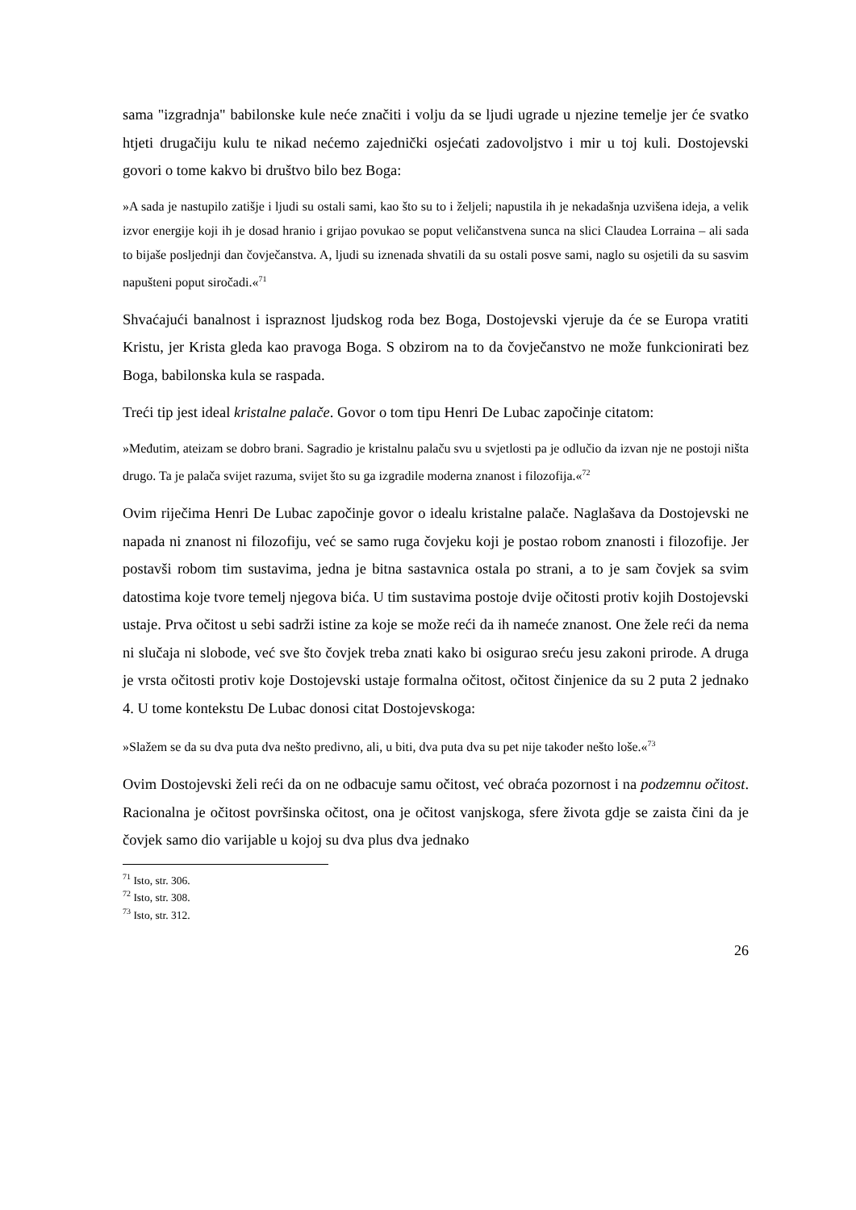sama "izgradnja" babilonske kule neće značiti i volju da se ljudi ugrade u njezine temelje jer će svatko htjeti drugačiju kulu te nikad nećemo zajednički osjećati zadovoljstvo i mir u toj kuli. Dostojevski govori o tome kakvo bi društvo bilo bez Boga:
»A sada je nastupilo zatišje i ljudi su ostali sami, kao što su to i željeli; napustila ih je nekadašnja uzvišena ideja, a velik izvor energije koji ih je dosad hranio i grijao povukao se poput veličanstvena sunca na slici Claudea Lorraina – ali sada to bijaše posljednji dan čovječanstva. A, ljudi su iznenada shvatili da su ostali posve sami, naglo su osjetili da su sasvim napušteni poput siročadi.«<sup>71</sup>
Shvaćajući banalnost i ispraznost ljudskog roda bez Boga, Dostojevski vjeruje da će se Europa vratiti Kristu, jer Krista gleda kao pravoga Boga. S obzirom na to da čovječanstvo ne može funkcionirati bez Boga, babilonska kula se raspada.
Treći tip jest ideal kristalne palače. Govor o tom tipu Henri De Lubac započinje citatom:
»Međutim, ateizam se dobro brani. Sagradio je kristalnu palaču svu u svjetlosti pa je odlučio da izvan nje ne postoji ništa drugo. Ta je palača svijet razuma, svijet što su ga izgradile moderna znanost i filozofija.«<sup>72</sup>
Ovim riječima Henri De Lubac započinje govor o idealu kristalne palače. Naglašava da Dostojevski ne napada ni znanost ni filozofiju, već se samo ruga čovjeku koji je postao robom znanosti i filozofije. Jer postavši robom tim sustavima, jedna je bitna sastavnica ostala po strani, a to je sam čovjek sa svim datostima koje tvore temelj njegova bića. U tim sustavima postoje dvije očitosti protiv kojih Dostojevski ustaje. Prva očitost u sebi sadrži istine za koje se može reći da ih nameće znanost. One žele reći da nema ni slučaja ni slobode, već sve što čovjek treba znati kako bi osigurao sreću jesu zakoni prirode. A druga je vrsta očitosti protiv koje Dostojevski ustaje formalna očitost, očitost činjenice da su 2 puta 2 jednako 4. U tome kontekstu De Lubac donosi citat Dostojevskoga:
»Slažem se da su dva puta dva nešto predivno, ali, u biti, dva puta dva su pet nije također nešto loše.«<sup>73</sup>
Ovim Dostojevski želi reći da on ne odbacuje samu očitost, već obraća pozornost i na podzemnu očitost. Racionalna je očitost površinska očitost, ona je očitost vanjskoga, sfere života gdje se zaista čini da je čovjek samo dio varijable u kojoj su dva plus dva jednako
<sup>71</sup> Isto, str. 306.
<sup>72</sup> Isto, str. 308.
<sup>73</sup> Isto, str. 312.
26